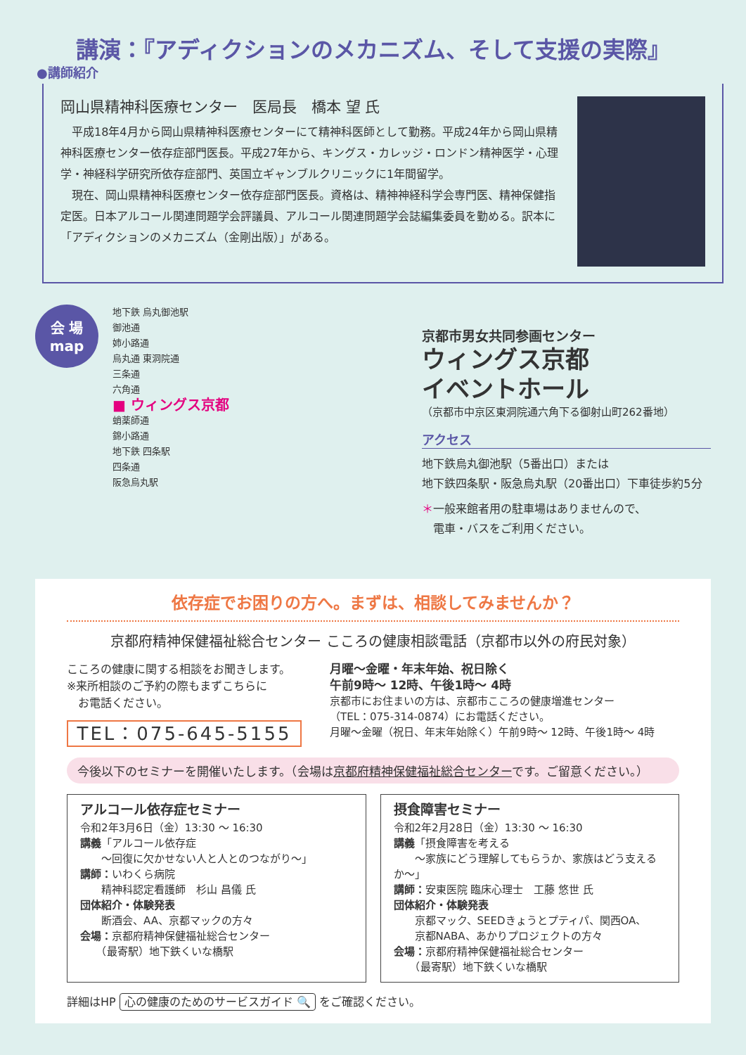講演：『アディクションのメカニズム、そして支援の実際』
●講師紹介
岡山県精神科医療センター　医局長　橋本 望 氏
　平成18年4月から岡山県精神科医療センターにて精神科医師として勤務。平成24年から岡山県精神科医療センター依存症部門医長。平成27年から、キングス・カレッジ・ロンドン精神医学・心理学・神経科学研究所依存症部門、英国立ギャンブルクリニックに1年間留学。
　現在、岡山県精神科医療センター依存症部門医長。資格は、精神神経科学会専門医、精神保健指定医。日本アルコール関連問題学会評議員、アルコール関連問題学会誌編集委員を勤める。訳本に「アディクションのメカニズム（金剛出版）」がある。
会 場
map
地下鉄 烏丸御池駅
御池通
姉小路通
烏丸通 東洞院通
三条通
六角通
■ ウィングス京都
蛸薬師通
錦小路通
地下鉄 四条駅
四条通
阪急烏丸駅
京都市男女共同参画センター
ウィングス京都
イベントホール
（京都市中京区東洞院通六角下る御射山町262番地）
アクセス
地下鉄烏丸御池駅（5番出口）または
地下鉄四条駅・阪急烏丸駅（20番出口）下車徒歩約5分
＊一般来館者用の駐車場はありませんので、
　電車・バスをご利用ください。
依存症でお困りの方へ。まずは、相談してみませんか？
京都府精神保健福祉総合センター こころの健康相談電話（京都市以外の府民対象）
こころの健康に関する相談をお聞きします。
※来所相談のご予約の際もまずこちらに
　お電話ください。
TEL：075-645-5155
月曜～金曜・年末年始、祝日除く
午前9時～ 12時、午後1時～ 4時
京都市にお住まいの方は、京都市こころの健康増進センター
（TEL：075-314-0874）にお電話ください。
月曜～金曜（祝日、年末年始除く）午前9時～ 12時、午後1時～ 4時
今後以下のセミナーを開催いたします。（会場は京都府精神保健福祉総合センターです。ご留意ください。）
アルコール依存症セミナー
令和2年3月6日（金）13:30 ～ 16:30
講義「アルコール依存症
　　～回復に欠かせない人と人とのつながり～」
講師：いわくら病院
　　精神科認定看護師　杉山 昌儀 氏
団体紹介・体験発表
　　断酒会、AA、京都マックの方々
会場：京都府精神保健福祉総合センター
　　（最寄駅）地下鉄くいな橋駅
摂食障害セミナー
令和2年2月28日（金）13:30 ～ 16:30
講義「摂食障害を考える
　　～家族にどう理解してもらうか、家族はどう支えるか～」
講師：安東医院 臨床心理士　工藤 悠世 氏
団体紹介・体験発表
　　京都マック、SEEDきょうとプティパ、関西OA、
　　京都NABA、あかりプロジェクトの方々
会場：京都府精神保健福祉総合センター
　　（最寄駅）地下鉄くいな橋駅
詳細はHP 心の健康のためのサービスガイド 🔍 をご確認ください。